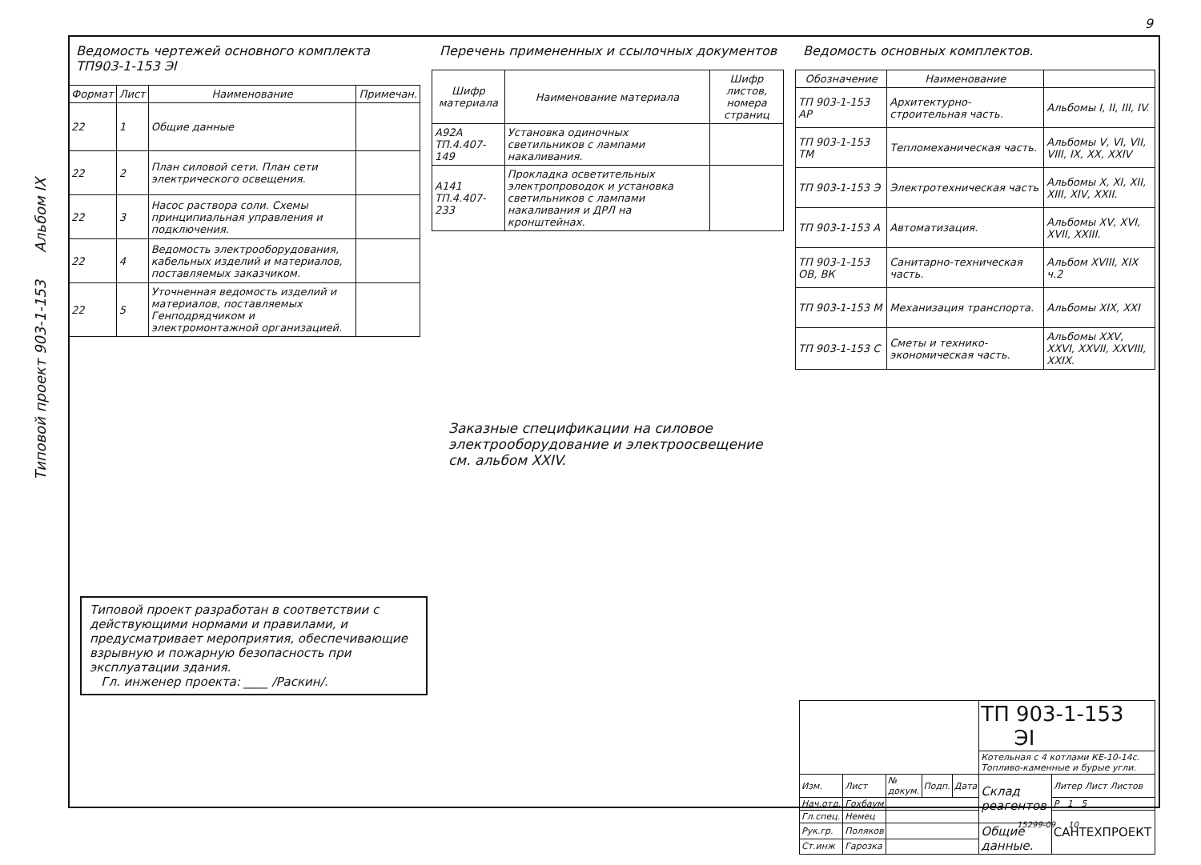9
Типовой проект 903-1-153 Альбом IX
Ведомость чертежей основного комплекта ТП903-1-153 ЭI
| Формат | Лист | Наименование | Примечан. |
| --- | --- | --- | --- |
| 22 | 1 | Общие данные | |
| 22 | 2 | План силовой сети. План сети электрического освещения. | |
| 22 | 3 | Насос раствора соли. Схемы принципиальная управления и подключения. | |
| 22 | 4 | Ведомость электрооборудования, кабельных изделий и материалов, поставляемых заказчиком. | |
| 22 | 5 | Уточненная ведомость изделий и материалов, поставляемых Генподрядчиком и электромонтажной организацией. | |
Перечень примененных и ссылочных документов
| Шифр материала | Наименование материала | Шифр листов, номера страниц |
| --- | --- | --- |
| А92А ТП.4.407-149 | Установка одиночных светильников с лампами накаливания. | |
| А141 ТП.4.407-233 | Прокладка осветительных электропроводок и установка светильников с лампами накаливания и ДРЛ на кронштейнах. | |
Ведомость основных комплектов.
| Обозначение | Наименование | |
| --- | --- | --- |
| ТП 903-1-153 АР | Архитектурно-строительная часть. | Альбомы I, II, III, IV. |
| ТП 903-1-153 ТМ | Тепломеханическая часть. | Альбомы V, VI, VII, VIII, IX, XX, XXIV |
| ТП 903-1-153 Э | Электротехническая часть | Альбомы X, XI, XII, XIII, XIV, XXII. |
| ТП 903-1-153 А | Автоматизация. | Альбомы XV, XVI, XVII, XXIII. |
| ТП 903-1-153 ОВ, ВК | Санитарно-техническая часть. | Альбом XVIII, XIX ч.2 |
| ТП 903-1-153 М | Механизация транспорта. | Альбомы XIX, XXI |
| ТП 903-1-153 С | Сметы и технико-экономическая часть. | Альбомы XXV, XXVI, XXVII, XXVIII, XXIX. |
Заказные спецификации на силовое электрооборудование и электроосвещение см. альбом XXIV.
Типовой проект разработан в соответствии с действующими нормами и правилами, и предусматривает мероприятия, обеспечивающие взрывную и пожарную безопасность при эксплуатации здания.
Гл. инженер проекта: ____ /Раскин/.
| | | | | | ТП 903-1-153 ЭI | |
| | | | | | Котельная с 4 котлами КЕ-10-14с. Топливо-каменные и бурые угли. | |
| Изм. | Лист | № докум. | Подп. | Дата | Склад реагентов | Литер Лист Листов |
| Нач.отд. | Гохбаум | | | | | Р 1 5 |
| Гл.спец. | Немец | | | | | САНТЕХПРОЕКТ |
| Рук.гр. | Поляков | | | | Общие данные. | |
| Ст.инж | Гарозка | | | | | |
15299-09 10